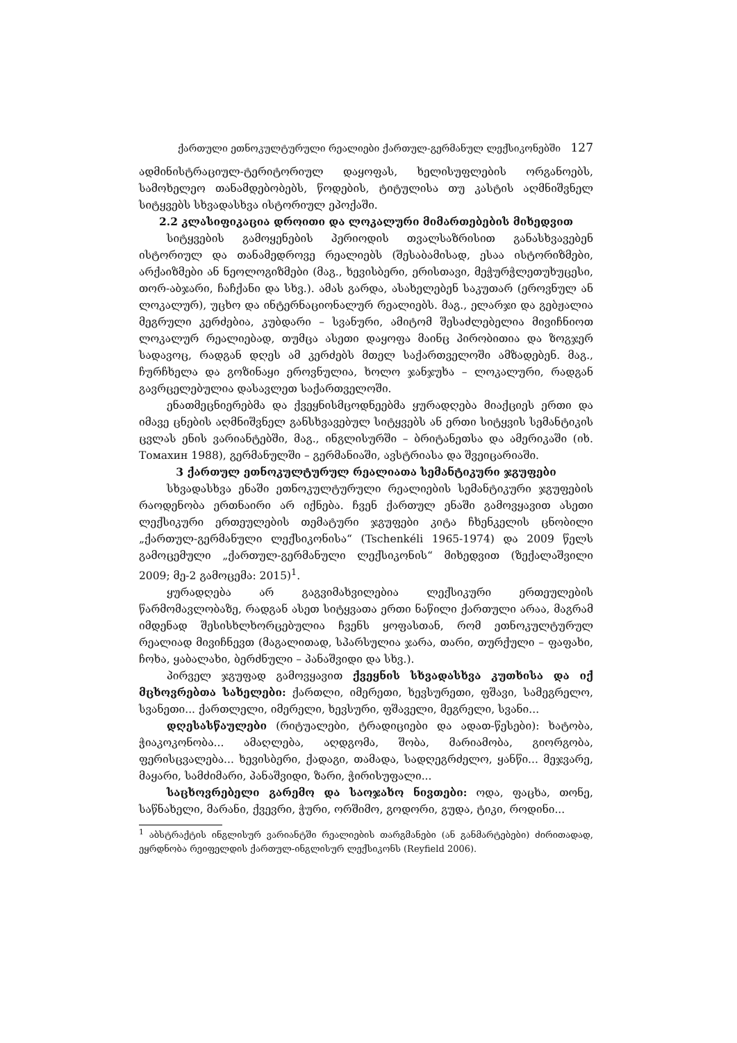ქართული ეთნოკულტურული რეალიები ქართულ-გერმანულ ლექსიკონებში 127
ადმინისტრაციულ-ტერიტორიულ დაყოფას, ხელისუფლების ორგანოებს, სამოხელეო თანამდებობებს, წოდების, ტიტულისა თუ კასტის აღმნიშვნელ სიტყვებს სხვადასხვა ისტორიულ ეპოქაში.
2.2 კლასიფიკაცია დროითი და ლოკალური მიმართებების მიხედვით
სიტყვების გამოყენების პერიოდის თვალსაზრისით განასხვავებენ ისტორიულ და თანამედროვე რეალიებს (შესაბამისად, ესაა ისტორიზმები, არქაიზმები ან ნეოლოგიზმები (მაგ., ხევისბერი, ერისთავი, მეჭურჭლეთუხუცესი, თორ-აბჯარი, ჩაჩქანი და სხვ.). ამას გარდა, ასახელებენ საკუთარ (ეროვნულ ან ლოკალურ), უცხო და ინტერნაციონალურ რეალიებს. მაგ., ელარჯი და გებჟალია მეგრული კერძებია, კუბდარი – სვანური, ამიტომ შესაძლებელია მივიჩნიოთ ლოკალურ რეალიებად, თუმცა ასეთი დაყოფა მაინც პირობითია და ზოგჯერ სადავოც, რადგან დღეს ამ კერძებს მთელ საქართველოში ამზადებენ. მაგ., ჩურჩხელა და გოზინაყი ეროვნულია, ხოლო ჯანჯუხა – ლოკალური, რადგან გავრცელებულია დასავლეთ საქართველოში.
ენათმეცნიერებმა და ქვეყნისმცოდნეებმა ყურადღება მიაქციეს ერთი და იმავე ცნების აღმნიშვნელ განსხვავებულ სიტყვებს ან ერთი სიტყვის სემანტიკის ცვლას ენის ვარიანტებში, მაგ., ინგლისურში – ბრიტანეთსა და ამერიკაში (იხ. Томахин 1988), გერმანულში – გერმანიაში, ავსტრიასა და შვეიცარიაში.
3 ქართულ ეთნოკულტურულ რეალიათა სემანტიკური ჯგუფები
სხვადასხვა ენაში ეთნოკულტურული რეალიების სემანტიკური ჯგუფების რაოდენობა ერთნაირი არ იქნება. ჩვენ ქართულ ენაში გამოვყავით ასეთი ლექსიკური ერთეულების თემატური ჯგუფები კიტა ჩხენკელის ცნობილი „ქართულ-გერმანული ლექსიკონისა“ (Tschenkéli 1965-1974) და 2009 წელს გამოცემული „ქართულ-გერმანული ლექსიკონის“ მიხედვით (ზექალაშვილი 2009; მე-2 გამოცემა: 2015)<sup>1</sup>.
ყურადღება არ გაგვიმახვილებია ლექსიკური ერთეულების წარმომავლობაზე, რადგან ასეთ სიტყვათა ერთი ნაწილი ქართული არაა, მაგრამ იმდენად შესისხლხორცებულია ჩვენს ყოფასთან, რომ ეთნოკულტურულ რეალიად მივიჩნევთ (მაგალითად, სპარსულია ჯარა, თარი, თურქული – ფაფახი, ჩოხა, ყაბალახი, ბერძნული – პანაშვიდი და სხვ.).
პირველ ჯგუფად გამოვყავით ქვეყნის სხვადასხვა კუთხისა და იქ მცხოვრებთა სახელები: ქართლი, იმერეთი, ხევსურეთი, ფშავი, სამეგრელო, სვანეთი... ქართლელი, იმერელი, ხევსური, ფშაველი, მეგრელი, სვანი...
დღესასწაულები (რიტუალები, ტრადიციები და ადათ-წესები): ხატობა, ჭიაკოკონობა... ამაღლება, აღდგომა, შობა, მარიამობა, გიორგობა, ფერისცვალება... ხევისბერი, ქადაგი, თამადა, სადღეგრძელო, ყანწი... მეჯვარე, მაყარი, სამძიმარი, პანაშვიდი, ზარი, ჭირისუფალი...
საცხოვრებელი გარემო და საოჯახო ნივთები: ოდა, ფაცხა, თონე, საწნახელი, მარანი, ქვევრი, ჭური, ორშიმო, გოდორი, გუდა, ტიკი, როდინი...
<sup>1</sup> აბსტრაქტის ინგლისურ ვარიანტში რეალიების თარგმანები (ან განმარტებები) ძირითადად, ეყრდნობა რეიფელდის ქართულ-ინგლისურ ლექსიკონს (Reyfield 2006).